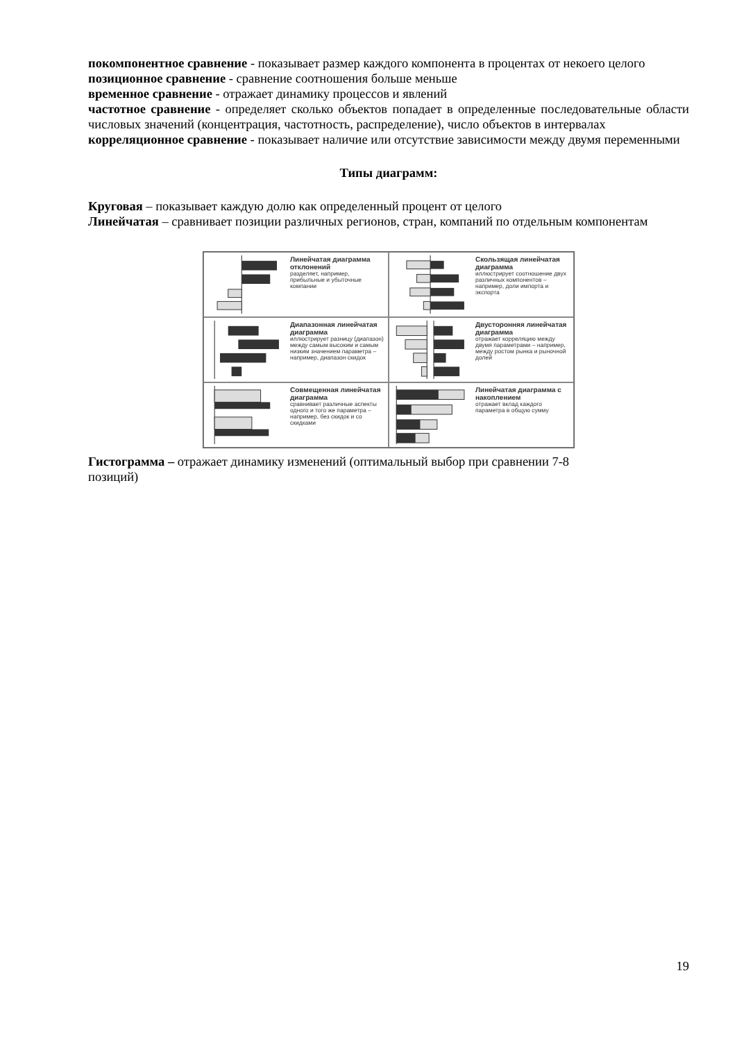покомпонентное сравнение - показывает размер каждого компонента в процентах от некоего целого
позиционное сравнение - сравнение соотношения больше меньше
временное сравнение - отражает динамику процессов и явлений
частотное сравнение - определяет сколько объектов попадает в определенные последовательные области числовых значений (концентрация, частотность, распределение), число объектов в интервалах
корреляционное сравнение - показывает наличие или отсутствие зависимости между двумя переменными
Типы диаграмм:
Круговая – показывает каждую долю как определенный процент от целого
Линейчатая – сравнивает позиции различных регионов, стран, компаний по отдельным компонентам
Линейчатая диаграмма отклонений
разделяет, например, прибыльные и убыточные компании
Скользящая линейчатая диаграмма
иллюстрирует соотношение двух различных компонентов – например, доли импорта и экспорта
Диапазонная линейчатая диаграмма
иллюстрирует разницу (диапазон) между самым высоким и самым низким значением параметра – например, диапазон скидок
Двусторонняя линейчатая диаграмма
отражает корреляцию между двумя параметрами – например, между ростом рынка и рыночной долей
Совмещенная линейчатая диаграмма
сравнивает различные аспекты одного и того же параметра – например, без скидок и со скидками
Линейчатая диаграмма с накоплением
отражает вклад каждого параметра в общую сумму
Гистограмма – отражает динамику изменений (оптимальный выбор при сравнении 7-8
позиций)
19